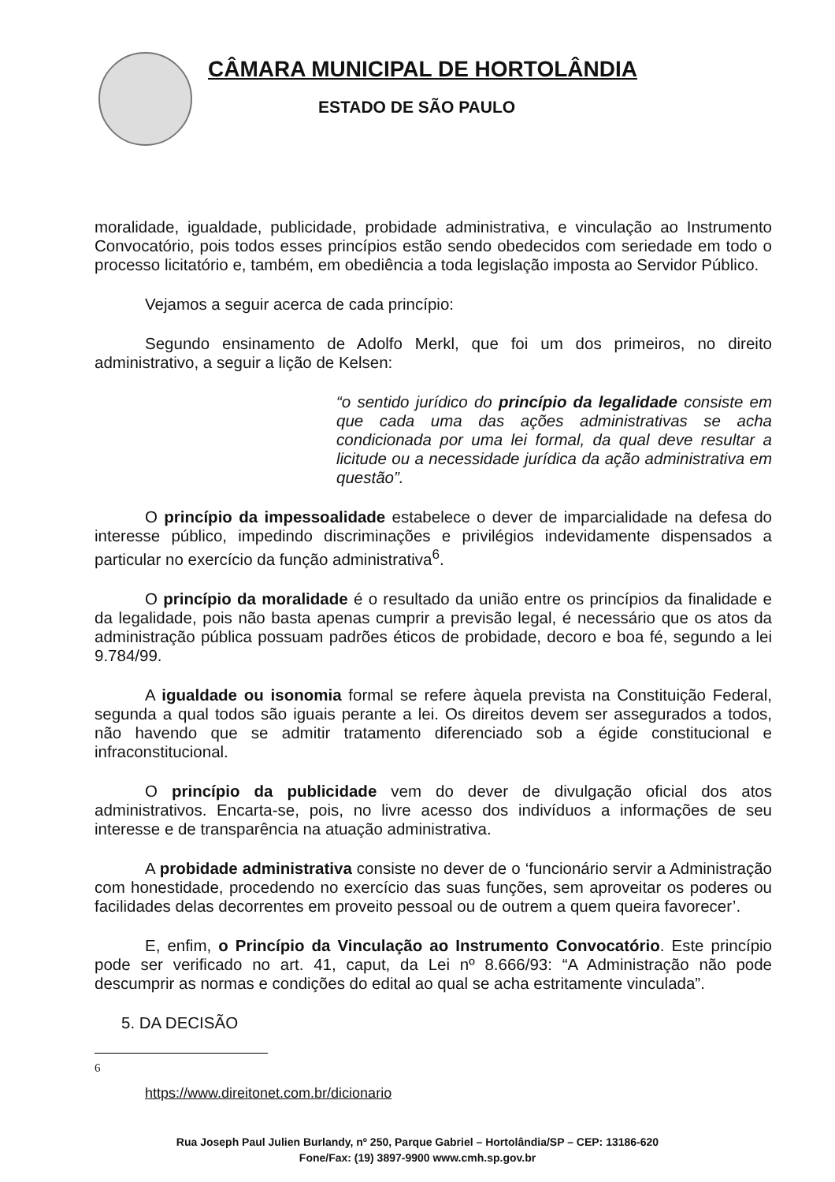CÂMARA MUNICIPAL DE HORTOLÂNDIA
ESTADO DE SÃO PAULO
moralidade, igualdade, publicidade, probidade administrativa, e vinculação ao Instrumento Convocatório, pois todos esses princípios estão sendo obedecidos com seriedade em todo o processo licitatório e, também, em obediência a toda legislação imposta ao Servidor Público.
Vejamos a seguir acerca de cada princípio:
Segundo ensinamento de Adolfo Merkl, que foi um dos primeiros, no direito administrativo, a seguir a lição de Kelsen:
“o sentido jurídico do princípio da legalidade consiste em que cada uma das ações administrativas se acha condicionada por uma lei formal, da qual deve resultar a licitude ou a necessidade jurídica da ação administrativa em questão”.
O princípio da impessoalidade estabelece o dever de imparcialidade na defesa do interesse público, impedindo discriminações e privilégios indevidamente dispensados a particular no exercício da função administrativa<sup>6</sup>.
O princípio da moralidade é o resultado da união entre os princípios da finalidade e da legalidade, pois não basta apenas cumprir a previsão legal, é necessário que os atos da administração pública possuam padrões éticos de probidade, decoro e boa fé, segundo a lei 9.784/99.
A igualdade ou isonomia formal se refere àquela prevista na Constituição Federal, segunda a qual todos são iguais perante a lei. Os direitos devem ser assegurados a todos, não havendo que se admitir tratamento diferenciado sob a égide constitucional e infraconstitucional.
O princípio da publicidade vem do dever de divulgação oficial dos atos administrativos. Encarta-se, pois, no livre acesso dos indivíduos a informações de seu interesse e de transparência na atuação administrativa.
A probidade administrativa consiste no dever de o ‘funcionário servir a Administração com honestidade, procedendo no exercício das suas funções, sem aproveitar os poderes ou facilidades delas decorrentes em proveito pessoal ou de outrem a quem queira favorecer’.
E, enfim, o Princípio da Vinculação ao Instrumento Convocatório. Este princípio pode ser verificado no art. 41, caput, da Lei nº 8.666/93: “A Administração não pode descumprir as normas e condições do edital ao qual se acha estritamente vinculada”.
5. DA DECISÃO
6
https://www.direitonet.com.br/dicionario
Rua Joseph Paul Julien Burlandy, nº 250, Parque Gabriel – Hortolândia/SP – CEP: 13186-620
Fone/Fax: (19) 3897-9900 www.cmh.sp.gov.br